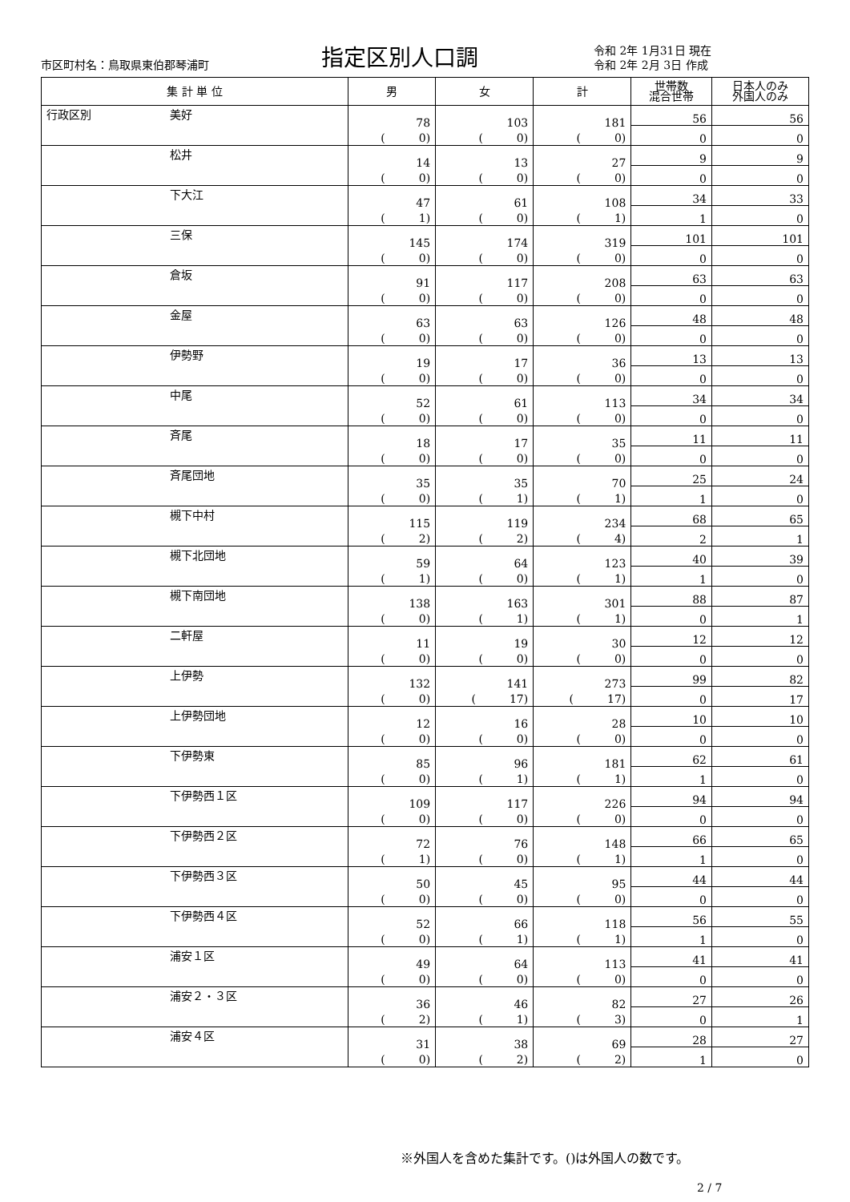市区町村名：鳥取県東伯郡琴浦町
指定区別人口調
令和 2年 1月31日 現在
令和 2年 2月 3日 作成
| 集 計 単 位 | 男 | 女 | 計 | 世帯数 混合世帯 | 日本人のみ 外国人のみ |
| --- | --- | --- | --- | --- | --- |
| 行政区別 美好 | 78 ( 0) | 103 ( 0) | 181 ( 0) | 56 | 56 |
| | | | | 0 | 0 |
| 松井 | 14 ( 0) | 13 ( 0) | 27 ( 0) | 9 | 9 |
| | | | | 0 | 0 |
| 下大江 | 47 ( 1) | 61 ( 0) | 108 ( 1) | 34 | 33 |
| | | | | 1 | 0 |
| 三保 | 145 ( 0) | 174 ( 0) | 319 ( 0) | 101 | 101 |
| | | | | 0 | 0 |
| 倉坂 | 91 ( 0) | 117 ( 0) | 208 ( 0) | 63 | 63 |
| | | | | 0 | 0 |
| 金屋 | 63 ( 0) | 63 ( 0) | 126 ( 0) | 48 | 48 |
| | | | | 0 | 0 |
| 伊勢野 | 19 ( 0) | 17 ( 0) | 36 ( 0) | 13 | 13 |
| | | | | 0 | 0 |
| 中尾 | 52 ( 0) | 61 ( 0) | 113 ( 0) | 34 | 34 |
| | | | | 0 | 0 |
| 斉尾 | 18 ( 0) | 17 ( 0) | 35 ( 0) | 11 | 11 |
| | | | | 0 | 0 |
| 斉尾団地 | 35 ( 0) | 35 ( 1) | 70 ( 1) | 25 | 24 |
| | | | | 1 | 0 |
| 槻下中村 | 115 ( 2) | 119 ( 2) | 234 ( 4) | 68 | 65 |
| | | | | 2 | 1 |
| 槻下北団地 | 59 ( 1) | 64 ( 0) | 123 ( 1) | 40 | 39 |
| | | | | 1 | 0 |
| 槻下南団地 | 138 ( 0) | 163 ( 1) | 301 ( 1) | 88 | 87 |
| | | | | 0 | 1 |
| 二軒屋 | 11 ( 0) | 19 ( 0) | 30 ( 0) | 12 | 12 |
| | | | | 0 | 0 |
| 上伊勢 | 132 ( 0) | 141 ( 17) | 273 ( 17) | 99 | 82 |
| | | | | 0 | 17 |
| 上伊勢団地 | 12 ( 0) | 16 ( 0) | 28 ( 0) | 10 | 10 |
| | | | | 0 | 0 |
| 下伊勢東 | 85 ( 0) | 96 ( 1) | 181 ( 1) | 62 | 61 |
| | | | | 1 | 0 |
| 下伊勢西１区 | 109 ( 0) | 117 ( 0) | 226 ( 0) | 94 | 94 |
| | | | | 0 | 0 |
| 下伊勢西２区 | 72 ( 1) | 76 ( 0) | 148 ( 1) | 66 | 65 |
| | | | | 1 | 0 |
| 下伊勢西３区 | 50 ( 0) | 45 ( 0) | 95 ( 0) | 44 | 44 |
| | | | | 0 | 0 |
| 下伊勢西４区 | 52 ( 0) | 66 ( 1) | 118 ( 1) | 56 | 55 |
| | | | | 1 | 0 |
| 浦安１区 | 49 ( 0) | 64 ( 0) | 113 ( 0) | 41 | 41 |
| | | | | 0 | 0 |
| 浦安２・３区 | 36 ( 2) | 46 ( 1) | 82 ( 3) | 27 | 26 |
| | | | | 0 | 1 |
| 浦安４区 | 31 ( 0) | 38 ( 2) | 69 ( 2) | 28 | 27 |
| | | | | 1 | 0 |
※外国人を含めた集計です。()は外国人の数です。
2 / 7